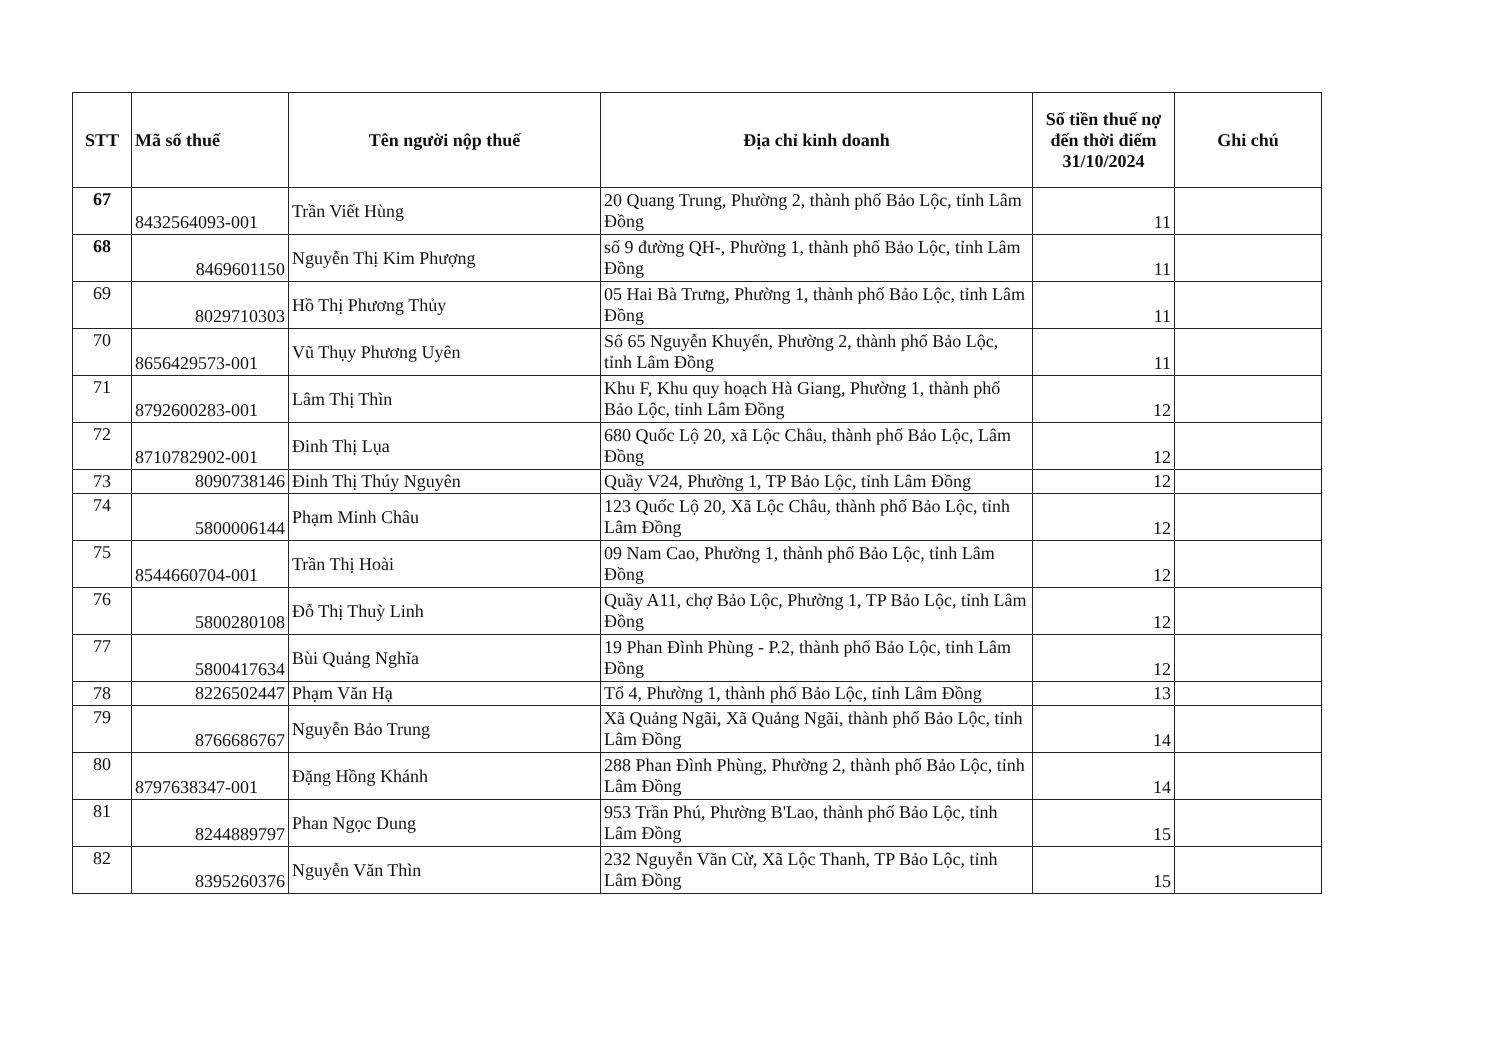| STT | Mã số thuế | Tên người nộp thuế | Địa chỉ kinh doanh | Số tiền thuế nợ đến thời điểm 31/10/2024 | Ghi chú |
| --- | --- | --- | --- | --- | --- |
| 67 | 8432564093-001 | Trần Viết Hùng | 20 Quang Trung, Phường 2, thành phố Bảo Lộc, tỉnh Lâm Đồng | 11 | |
| 68 | 8469601150 | Nguyễn Thị Kim Phượng | số 9 đường QH-, Phường 1, thành phố Bảo Lộc, tỉnh Lâm Đồng | 11 | |
| 69 | 8029710303 | Hồ Thị Phương Thủy | 05 Hai Bà Trưng, Phường 1, thành phố Bảo Lộc, tỉnh Lâm Đồng | 11 | |
| 70 | 8656429573-001 | Vũ Thụy Phương Uyên | Số 65 Nguyễn Khuyến, Phường 2, thành phố Bảo Lộc, tỉnh Lâm Đồng | 11 | |
| 71 | 8792600283-001 | Lâm Thị Thìn | Khu F, Khu quy hoạch Hà Giang, Phường 1, thành phố Bảo Lộc, tỉnh Lâm Đồng | 12 | |
| 72 | 8710782902-001 | Đinh Thị Lụa | 680 Quốc Lộ 20, xã Lộc Châu, thành phố Bảo Lộc, Lâm Đồng | 12 | |
| 73 | 8090738146 | Đinh Thị Thúy Nguyên | Quầy V24, Phường 1, TP Bảo Lộc, tỉnh Lâm Đồng | 12 | |
| 74 | 5800006144 | Phạm Minh Châu | 123 Quốc Lộ 20, Xã Lộc Châu, thành phố Bảo Lộc, tỉnh Lâm Đồng | 12 | |
| 75 | 8544660704-001 | Trần Thị Hoài | 09 Nam Cao, Phường 1, thành phố Bảo Lộc, tỉnh Lâm Đồng | 12 | |
| 76 | 5800280108 | Đỗ Thị Thuỳ Linh | Quầy A11, chợ Bảo Lộc, Phường 1, TP Bảo Lộc, tỉnh Lâm Đồng | 12 | |
| 77 | 5800417634 | Bùi Quảng Nghĩa | 19 Phan Đình Phùng - P.2, thành phố Bảo Lộc, tỉnh Lâm Đồng | 12 | |
| 78 | 8226502447 | Phạm Văn Hạ | Tổ 4, Phường 1, thành phố Bảo Lộc, tỉnh Lâm Đồng | 13 | |
| 79 | 8766686767 | Nguyễn Bảo Trung | Xã Quảng Ngãi, Xã Quảng Ngãi, thành phố Bảo Lộc, tỉnh Lâm Đồng | 14 | |
| 80 | 8797638347-001 | Đặng Hồng Khánh | 288 Phan Đình Phùng, Phường 2, thành phố Bảo Lộc, tỉnh Lâm Đồng | 14 | |
| 81 | 8244889797 | Phan Ngọc Dung | 953 Trần Phú, Phường B'Lao, thành phố Bảo Lộc, tỉnh Lâm Đồng | 15 | |
| 82 | 8395260376 | Nguyễn Văn Thìn | 232 Nguyễn Văn Cừ, Xã Lộc Thanh, TP Bảo Lộc, tỉnh Lâm Đồng | 15 | |